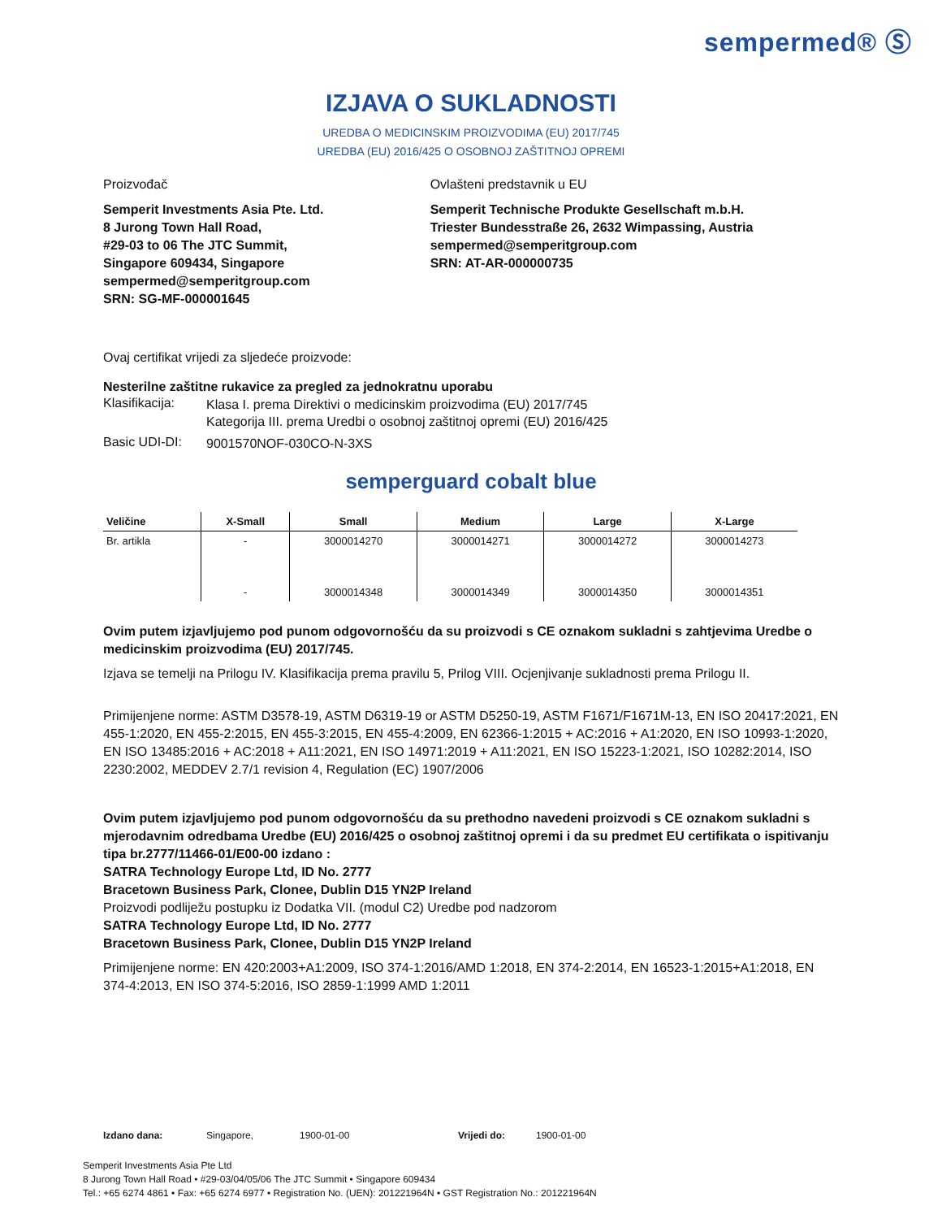sempermed® Ⓢ
IZJAVA O SUKLADNOSTI
UREDBA O MEDICINSKIM PROIZVODIMA (EU) 2017/745
UREDBA (EU) 2016/425 O OSOBNOJ ZAŠTITNOJ OPREMI
Proizvođač
Semperit Investments Asia Pte. Ltd.
8 Jurong Town Hall Road,
#29-03 to 06 The JTC Summit,
Singapore 609434, Singapore
sempermed@semperitgroup.com
SRN: SG-MF-000001645
Ovlašteni predstavnik u EU
Semperit Technische Produkte Gesellschaft m.b.H.
Triester Bundesstraße 26, 2632 Wimpassing, Austria
sempermed@semperitgroup.com
SRN: AT-AR-000000735
Ovaj certifikat vrijedi za sljedeće proizvode:
Nesterilne zaštitne rukavice za pregled za jednokratnu uporabu
Klasifikacija:
Klasa I. prema Direktivi o medicinskim proizvodima (EU) 2017/745
Kategorija III. prema Uredbi o osobnoj zaštitnoj opremi (EU) 2016/425
Basic UDI-DI:
9001570NOF-030CO-N-3XS
semperguard cobalt blue
| Veličine | X-Small | Small | Medium | Large | X-Large |
| --- | --- | --- | --- | --- | --- |
| Br. artikla | - | 3000014270 | 3000014271 | 3000014272 | 3000014273 |
| | - | 3000014348 | 3000014349 | 3000014350 | 3000014351 |
Ovim putem izjavljujemo pod punom odgovornošću da su proizvodi s CE oznakom sukladni s zahtjevima Uredbe o medicinskim proizvodima (EU) 2017/745.
Izjava se temelji na Prilogu IV. Klasifikacija prema pravilu 5, Prilog VIII. Ocjenjivanje sukladnosti prema Prilogu II.
Primijenjene norme: ASTM D3578-19, ASTM D6319-19 or ASTM D5250-19, ASTM F1671/F1671M-13, EN ISO 20417:2021, EN 455-1:2020, EN 455-2:2015, EN 455-3:2015, EN 455-4:2009, EN 62366-1:2015 + AC:2016 + A1:2020, EN ISO 10993-1:2020, EN ISO 13485:2016 + AC:2018 + A11:2021, EN ISO 14971:2019 + A11:2021, EN ISO 15223-1:2021, ISO 10282:2014, ISO 2230:2002, MEDDEV 2.7/1 revision 4, Regulation (EC) 1907/2006
Ovim putem izjavljujemo pod punom odgovornošću da su prethodno navedeni proizvodi s CE oznakom sukladni s mjerodavnim odredbama Uredbe (EU) 2016/425 o osobnoj zaštitnoj opremi i da su predmet EU certifikata o ispitivanju tipa br.2777/11466-01/E00-00 izdano :
SATRA Technology Europe Ltd, ID No. 2777
Bracetown Business Park, Clonee, Dublin D15 YN2P Ireland
Proizvodi podliježu postupku iz Dodatka VII. (modul C2) Uredbe pod nadzorom
SATRA Technology Europe Ltd, ID No. 2777
Bracetown Business Park, Clonee, Dublin D15 YN2P Ireland
Primijenjene norme: EN 420:2003+A1:2009, ISO 374-1:2016/AMD 1:2018, EN 374-2:2014, EN 16523-1:2015+A1:2018, EN 374-4:2013, EN ISO 374-5:2016, ISO 2859-1:1999 AMD 1:2011
Izdano dana: Singapore, 1900-01-00 Vrijedi do: 1900-01-00
Semperit Investments Asia Pte Ltd
8 Jurong Town Hall Road • #29-03/04/05/06 The JTC Summit • Singapore 609434
Tel.: +65 6274 4861 • Fax: +65 6274 6977 • Registration No. (UEN): 201221964N • GST Registration No.: 201221964N